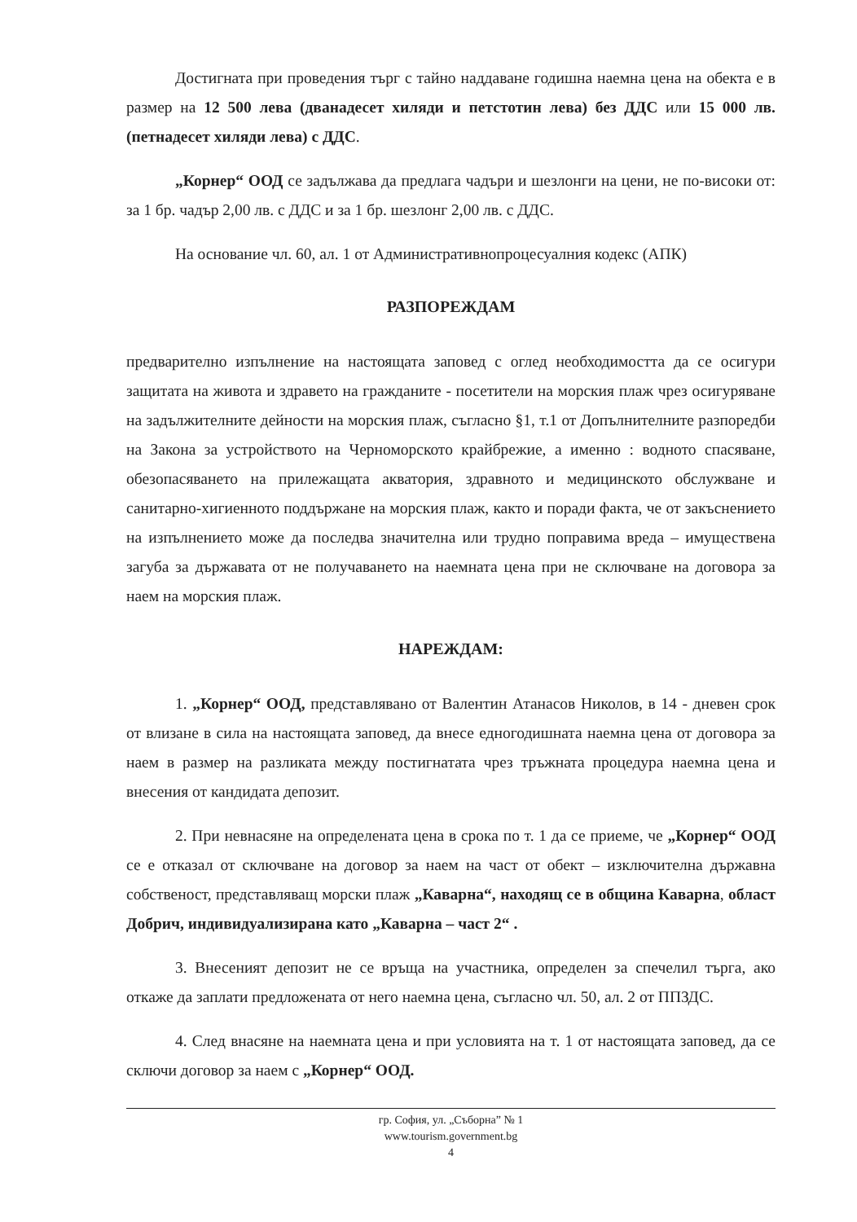Достигната при проведения търг с тайно наддаване годишна наемна цена на обекта е в размер на 12 500 лева (дванадесет хиляди и петстотин лева) без ДДС или 15 000 лв. (петнадесет хиляди лева) с ДДС.
„Корнер“ ООД се задължава да предлага чадъри и шезлонги на цени, не по-високи от: за 1 бр. чадър 2,00 лв. с ДДС и за 1 бр. шезлонг 2,00 лв. с ДДС.
На основание чл. 60, ал. 1 от Административнопроцесуалния кодекс (АПК)
РАЗПОРЕЖДАМ
предварително изпълнение на настоящата заповед с оглед необходимостта да се осигури защитата на живота и здравето на гражданите - посетители на морския плаж чрез осигуряване на задължителните дейности на морския плаж, съгласно §1, т.1 от Допълнителните разпоредби на Закона за устройството на Черноморското крайбрежие, а именно : водното спасяване, обезопасяването на прилежащата акватория, здравното и медицинското обслужване и санитарно-хигиенното поддържане на морския плаж, както и поради факта, че от закъснението на изпълнението може да последва значителна или трудно поправима вреда – имуществена загуба за държавата от не получаването на наемната цена при не сключване на договора за наем на морския плаж.
НАРЕЖДАМ:
1. „Корнер“ ООД, представлявано от Валентин Атанасов Николов, в 14 - дневен срок от влизане в сила на настоящата заповед, да внесе едногодишната наемна цена от договора за наем в размер на разликата между постигнатата чрез тръжната процедура наемна цена и внесения от кандидата депозит.
2. При невнасяне на определената цена в срока по т. 1 да се приеме, че „Корнер“ ООД се е отказал от сключване на договор за наем на част от обект – изключителна държавна собственост, представляващ морски плаж „Каварна“, находящ се в община Каварна, област Добрич, индивидуализирана като „Каварна – част 2“ .
3. Внесеният депозит не се връща на участника, определен за спечелил търга, ако откаже да заплати предложената от него наемна цена, съгласно чл. 50, ал. 2 от ППЗДС.
4. След внасяне на наемната цена и при условията на т. 1 от настоящата заповед, да се сключи договор за наем с „Корнер“ ООД.
гр. София, ул. „Съборна” № 1
www.tourism.government.bg
4